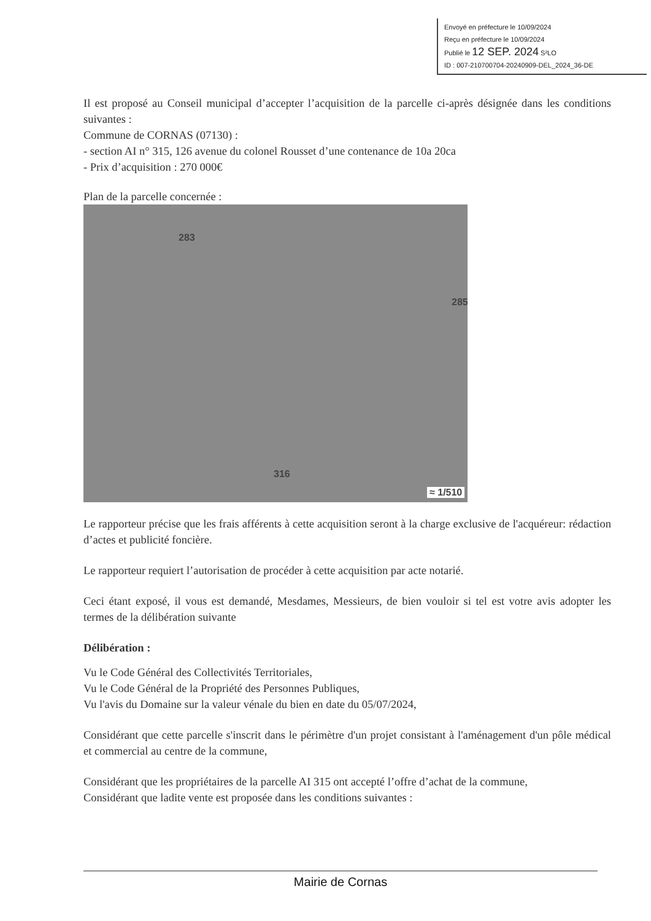Envoyé en préfecture le 10/09/2024
Reçu en préfecture le 10/09/2024
Publié le 12 SEP. 2024 S²LO
ID : 007-210700704-20240909-DEL_2024_36-DE
Il est proposé au Conseil municipal d’accepter l’acquisition de la parcelle ci-après désignée dans les conditions suivantes :
Commune de CORNAS (07130) :
- section AI n° 315, 126 avenue du colonel Rousset d’une contenance de 10a 20ca
- Prix d’acquisition : 270 000€
Plan de la parcelle concernée :
283
285
316
≈ 1/510
Le rapporteur précise que les frais afférents à cette acquisition seront à la charge exclusive de l'acquéreur: rédaction d’actes et publicité foncière.
Le rapporteur requiert l’autorisation de procéder à cette acquisition par acte notarié.
Ceci étant exposé, il vous est demandé, Mesdames, Messieurs, de bien vouloir si tel est votre avis adopter les termes de la délibération suivante
Délibération :
Vu le Code Général des Collectivités Territoriales,
Vu le Code Général de la Propriété des Personnes Publiques,
Vu l'avis du Domaine sur la valeur vénale du bien en date du 05/07/2024,
Considérant que cette parcelle s'inscrit dans le périmètre d'un projet consistant à l'aménagement d'un pôle médical et commercial au centre de la commune,
Considérant que les propriétaires de la parcelle AI 315 ont accepté l’offre d’achat de la commune,
Considérant que ladite vente est proposée dans les conditions suivantes :
Mairie de Cornas